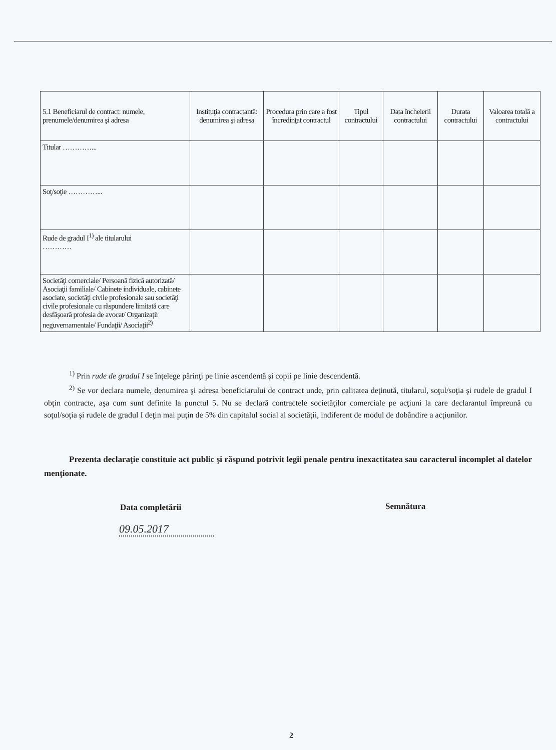| 5.1 Beneficiarul de contract: numele, prenumele/denumirea şi adresa | Instituţia contractantă: denumirea şi adresa | Procedura prin care a fost încredinţat contractul | Tipul contractului | Data încheierii contractului | Durata contractului | Valoarea totală a contractului |
| --- | --- | --- | --- | --- | --- | --- |
| Titular …………... | | | | | | |
| Soţ/soţie …………... | | | | | | |
| Rude de gradul I<sup>1)</sup> ale titularului ………… | | | | | | |
| Societăţi comerciale/ Persoană fizică autorizată/ Asociaţii familiale/ Cabinete individuale, cabinete asociate, societăţi civile profesionale sau societăţi civile profesionale cu răspundere limitată care desfăşoară profesia de avocat/ Organizaţii neguvernamentale/ Fundaţii/ Asociaţii<sup>2)</sup> | | | | | | |
<sup>1)</sup> Prin rude de gradul I se înţelege părinţi pe linie ascendentă şi copii pe linie descendentă.
<sup>2)</sup> Se vor declara numele, denumirea şi adresa beneficiarului de contract unde, prin calitatea deţinută, titularul, soţul/soţia şi rudele de gradul I obţin contracte, aşa cum sunt definite la punctul 5. Nu se declară contractele societăţilor comerciale pe acţiuni la care declarantul împreună cu soţul/soţia şi rudele de gradul I deţin mai puţin de 5% din capitalul social al societăţii, indiferent de modul de dobândire a acţiunilor.
Prezenta declaraţie constituie act public şi răspund potrivit legii penale pentru inexactitatea sau caracterul incomplet al datelor menţionate.
Data completării
09.05.2017
Semnătura
2